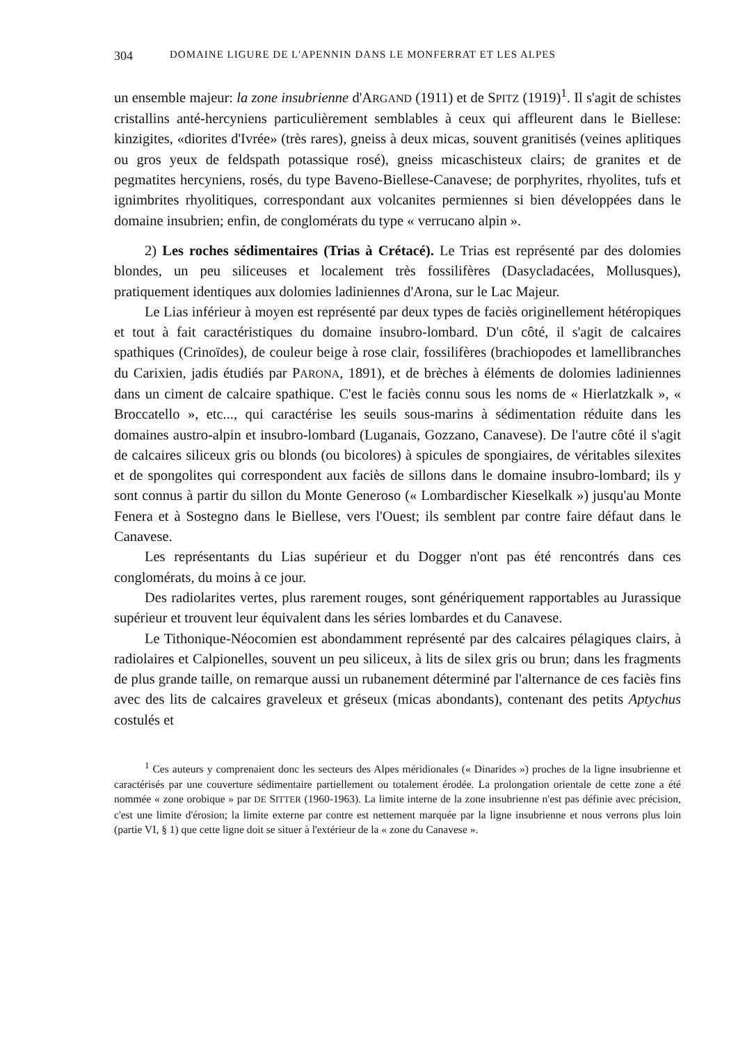304 DOMAINE LIGURE DE L'APENNIN DANS LE MONFERRAT ET LES ALPES
un ensemble majeur: la zone insubrienne d'ARGAND (1911) et de SPITZ (1919)<sup>1</sup>. Il s'agit de schistes cristallins anté-hercyniens particulièrement semblables à ceux qui affleurent dans le Biellese: kinzigites, «diorites d'Ivrée» (très rares), gneiss à deux micas, souvent granitisés (veines aplitiques ou gros yeux de feldspath potassique rosé), gneiss micaschisteux clairs; de granites et de pegmatites hercyniens, rosés, du type Baveno-Biellese-Canavese; de porphyrites, rhyolites, tufs et ignimbrites rhyolitiques, correspondant aux volcanites permiennes si bien développées dans le domaine insubrien; enfin, de conglomérats du type « verrucano alpin ».
2) Les roches sédimentaires (Trias à Crétacé). Le Trias est représenté par des dolomies blondes, un peu siliceuses et localement très fossilifères (Dasycladacées, Mollusques), pratiquement identiques aux dolomies ladiniennes d'Arona, sur le Lac Majeur.
Le Lias inférieur à moyen est représenté par deux types de faciès originellement hétéropiques et tout à fait caractéristiques du domaine insubro-lombard. D'un côté, il s'agit de calcaires spathiques (Crinoïdes), de couleur beige à rose clair, fossilifères (brachiopodes et lamellibranches du Carixien, jadis étudiés par PARONA, 1891), et de brèches à éléments de dolomies ladiniennes dans un ciment de calcaire spathique. C'est le faciès connu sous les noms de « Hierlatzkalk », « Broccatello », etc..., qui caractérise les seuils sous-marins à sédimentation réduite dans les domaines austro-alpin et insubro-lombard (Luganais, Gozzano, Canavese). De l'autre côté il s'agit de calcaires siliceux gris ou blonds (ou bicolores) à spicules de spongiaires, de véritables silexites et de spongolites qui correspondent aux faciès de sillons dans le domaine insubro-lombard; ils y sont connus à partir du sillon du Monte Generoso (« Lombardischer Kieselkalk ») jusqu'au Monte Fenera et à Sostegno dans le Biellese, vers l'Ouest; ils semblent par contre faire défaut dans le Canavese.
Les représentants du Lias supérieur et du Dogger n'ont pas été rencontrés dans ces conglomérats, du moins à ce jour.
Des radiolarites vertes, plus rarement rouges, sont génériquement rapportables au Jurassique supérieur et trouvent leur équivalent dans les séries lombardes et du Canavese.
Le Tithonique-Néocomien est abondamment représenté par des calcaires pélagiques clairs, à radiolaires et Calpionelles, souvent un peu siliceux, à lits de silex gris ou brun; dans les fragments de plus grande taille, on remarque aussi un rubanement déterminé par l'alternance de ces faciès fins avec des lits de calcaires graveleux et gréseux (micas abondants), contenant des petits Aptychus costulés et
<sup>1</sup> Ces auteurs y comprenaient donc les secteurs des Alpes méridionales (« Dinarides ») proches de la ligne insubrienne et caractérisés par une couverture sédimentaire partiellement ou totalement érodée. La prolongation orientale de cette zone a été nommée « zone orobique » par DE SITTER (1960-1963). La limite interne de la zone insubrienne n'est pas définie avec précision, c'est une limite d'érosion; la limite externe par contre est nettement marquée par la ligne insubrienne et nous verrons plus loin (partie VI, § 1) que cette ligne doit se situer à l'extérieur de la « zone du Canavese ».